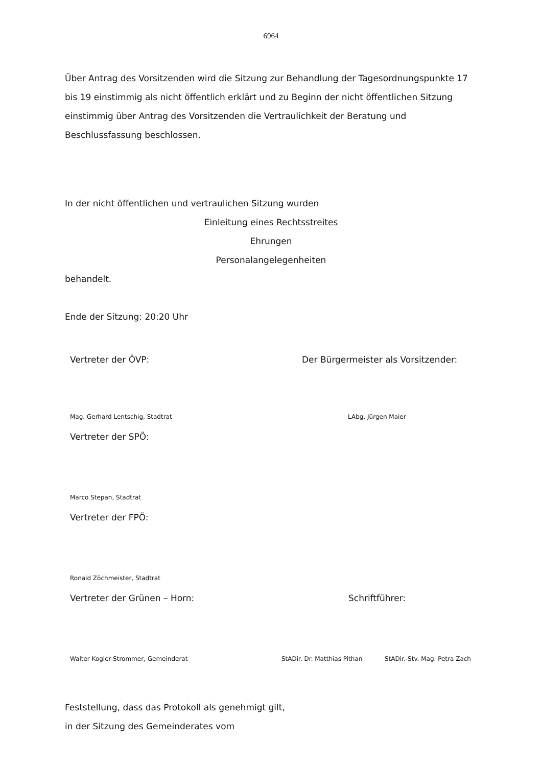6964
Über Antrag des Vorsitzenden wird die Sitzung zur Behandlung der Tagesordnungspunkte 17 bis 19 einstimmig als nicht öffentlich erklärt und zu Beginn der nicht öffentlichen Sitzung einstimmig über Antrag des Vorsitzenden die Vertraulichkeit der Beratung und Beschlussfassung beschlossen.
In der nicht öffentlichen und vertraulichen Sitzung wurden
Einleitung eines Rechtsstreites
Ehrungen
Personalangelegenheiten
behandelt.
Ende der Sitzung: 20:20 Uhr
Vertreter der ÖVP: Der Bürgermeister als Vorsitzender:
Mag. Gerhard Lentschig, Stadtrat LAbg. Jürgen Maier
Vertreter der SPÖ:
Marco Stepan, Stadtrat
Vertreter der FPÖ:
Ronald Zöchmeister, Stadtrat
Vertreter der Grünen – Horn: Schriftführer:
Walter Kogler-Strommer, Gemeinderat StADir. Dr. Matthias Pithan StADir.-Stv. Mag. Petra Zach
Feststellung, dass das Protokoll als genehmigt gilt,
in der Sitzung des Gemeinderates vom